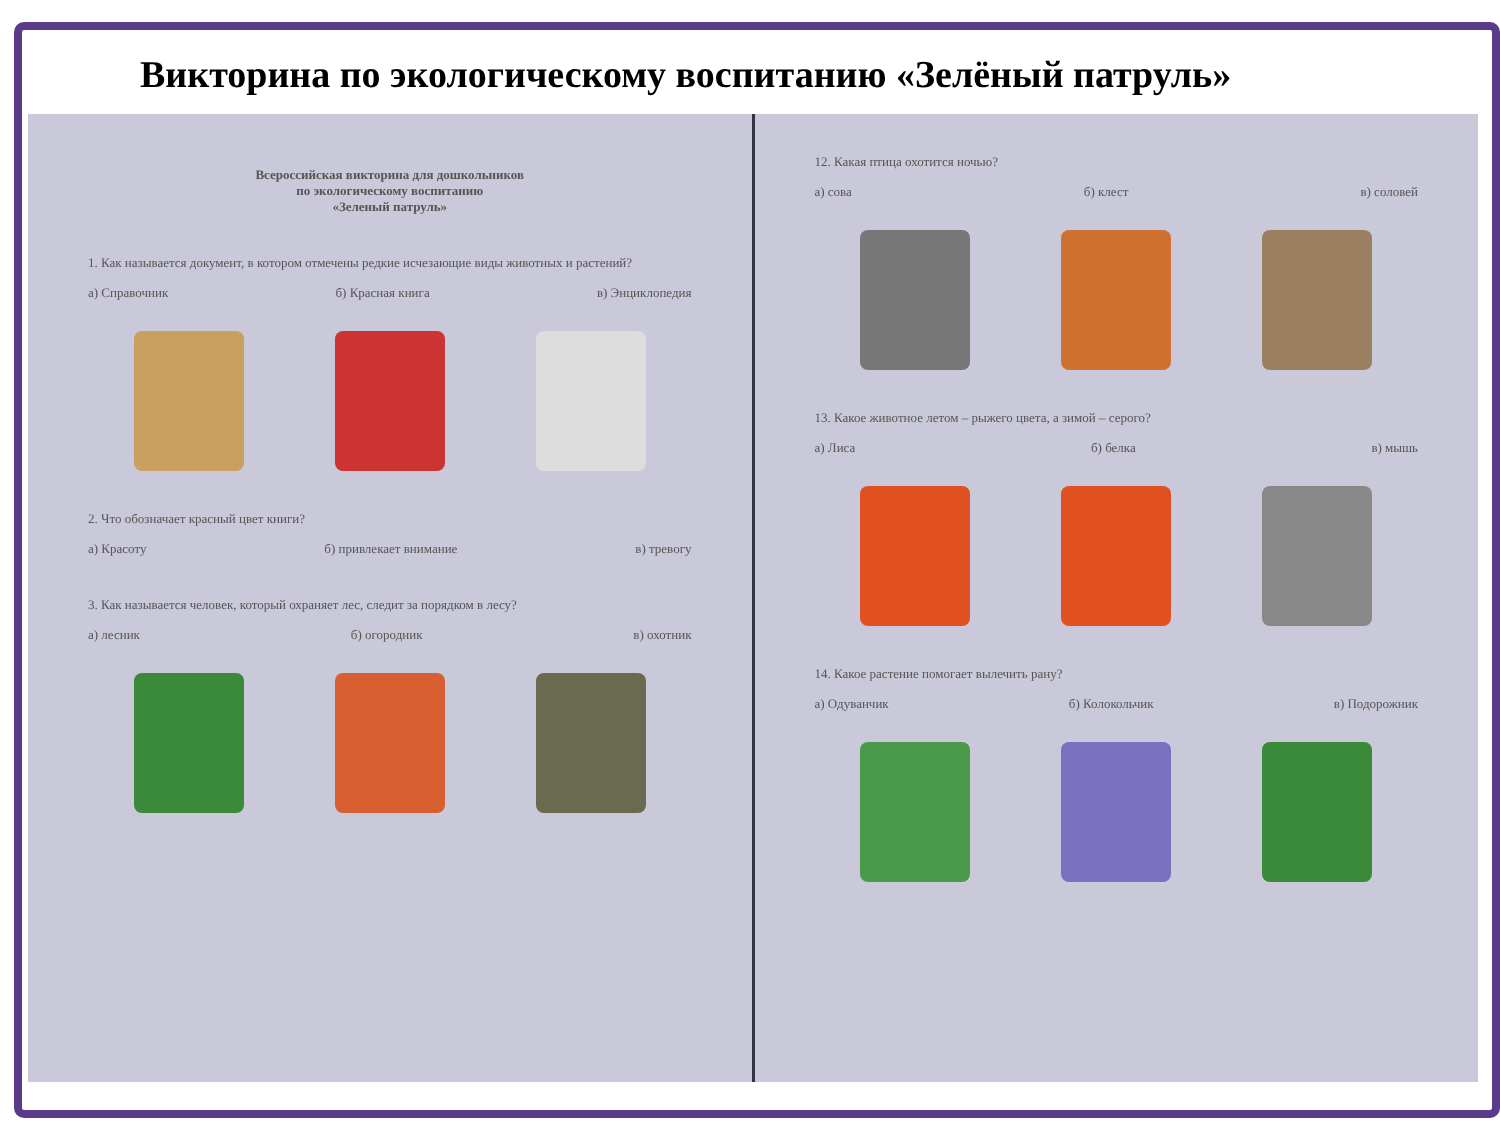Викторина по экологическому воспитанию «Зелёный патруль»
Всероссийская викторина для дошкольников
по экологическому воспитанию
«Зеленый патруль»
1. Как называется документ, в котором отмечены редкие исчезающие виды животных и растений?
а) Справочник б) Красная книга в) Энциклопедия
2. Что обозначает красный цвет книги?
а) Красоту б) привлекает внимание в) тревогу
3. Как называется человек, который охраняет лес, следит за порядком в лесу?
а) лесник б) огородник в) охотник
12. Какая птица охотится ночью?
а) сова б) клест в) соловей
13. Какое животное летом – рыжего цвета, а зимой – серого?
а) Лиса б) белка в) мышь
14. Какое растение помогает вылечить рану?
а) Одуванчик б) Колокольчик в) Подорожник